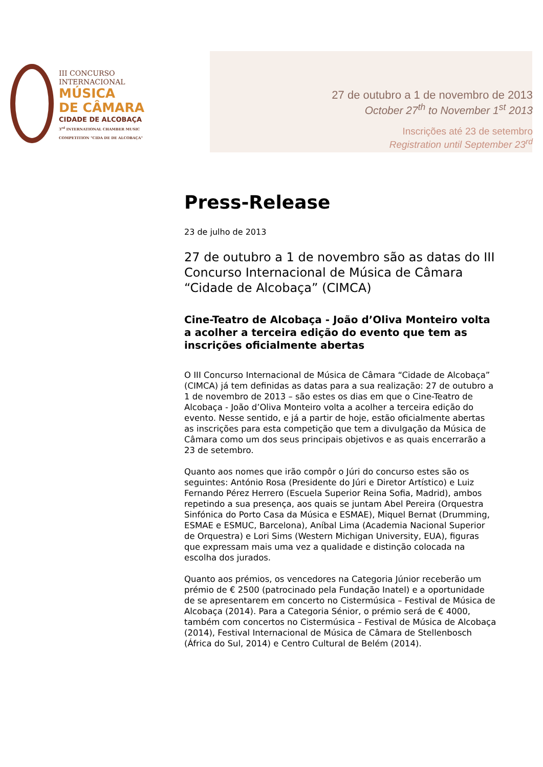III CONCURSO
INTERNACIONAL
MÚSICA
DE CÂMARA
CIDADE DE ALCOBAÇA
3<sup>rd</sup> INTERNATIONAL CHAMBER MUSIC
COMPETITION "CIDA DE DE ALCOBAÇA"
27 de outubro a 1 de novembro de 2013
October 27<sup>th</sup> to November 1<sup>st</sup> 2013
Inscrições até 23 de setembro
Registration until September 23<sup>rd</sup>
Press-Release
23 de julho de 2013
27 de outubro a 1 de novembro são as datas do III Concurso Internacional de Música de Câmara “Cidade de Alcobaça” (CIMCA)
Cine-Teatro de Alcobaça - João d’Oliva Monteiro volta a acolher a terceira edição do evento que tem as inscrições oficialmente abertas
O III Concurso Internacional de Música de Câmara “Cidade de Alcobaça” (CIMCA) já tem definidas as datas para a sua realização: 27 de outubro a 1 de novembro de 2013 – são estes os dias em que o Cine-Teatro de Alcobaça - João d’Oliva Monteiro volta a acolher a terceira edição do evento. Nesse sentido, e já a partir de hoje, estão oficialmente abertas as inscrições para esta competição que tem a divulgação da Música de Câmara como um dos seus principais objetivos e as quais encerrarão a 23 de setembro.
Quanto aos nomes que irão compôr o Júri do concurso estes são os seguintes: António Rosa (Presidente do Júri e Diretor Artístico) e Luiz Fernando Pérez Herrero (Escuela Superior Reina Sofia, Madrid), ambos repetindo a sua presença, aos quais se juntam Abel Pereira (Orquestra Sinfónica do Porto Casa da Música e ESMAE), Miquel Bernat (Drumming, ESMAE e ESMUC, Barcelona), Aníbal Lima (Academia Nacional Superior de Orquestra) e Lori Sims (Western Michigan University, EUA), figuras que expressam mais uma vez a qualidade e distinção colocada na escolha dos jurados.
Quanto aos prémios, os vencedores na Categoria Júnior receberão um prémio de € 2500 (patrocinado pela Fundação Inatel) e a oportunidade de se apresentarem em concerto no Cistermúsica – Festival de Música de Alcobaça (2014). Para a Categoria Sénior, o prémio será de € 4000, também com concertos no Cistermúsica – Festival de Música de Alcobaça (2014), Festival Internacional de Música de Câmara de Stellenbosch (África do Sul, 2014) e Centro Cultural de Belém (2014).